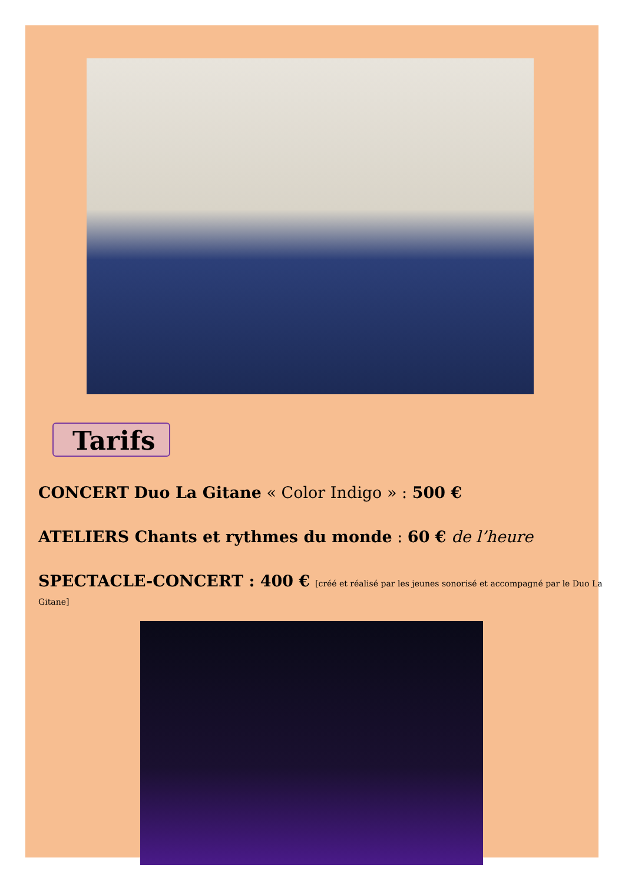Tarifs
CONCERT Duo La Gitane « Color Indigo » : 500 €
ATELIERS Chants et rythmes du monde : 60 € de l’heure
SPECTACLE-CONCERT : 400 € [créé et réalisé par les jeunes sonorisé et accompagné par le Duo La Gitane]